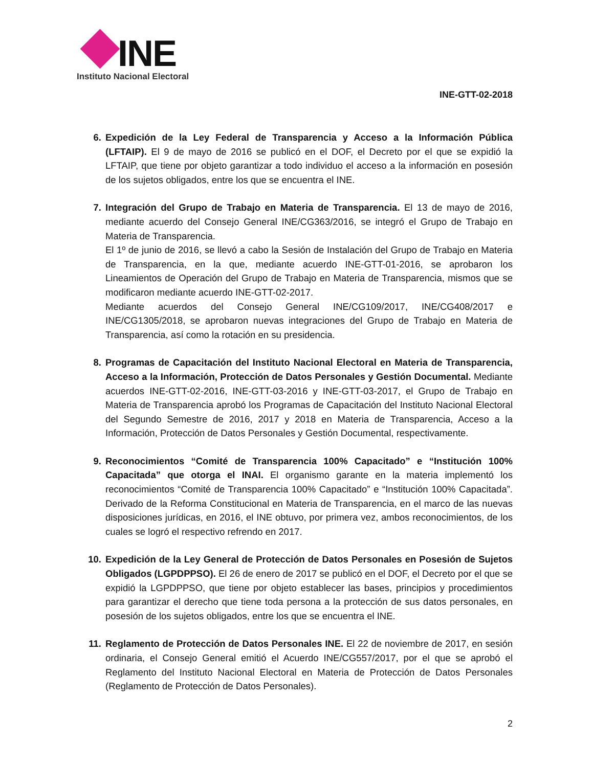INE
Instituto Nacional Electoral
INE-GTT-02-2018
6. Expedición de la Ley Federal de Transparencia y Acceso a la Información Pública (LFTAIP). El 9 de mayo de 2016 se publicó en el DOF, el Decreto por el que se expidió la LFTAIP, que tiene por objeto garantizar a todo individuo el acceso a la información en posesión de los sujetos obligados, entre los que se encuentra el INE.
7. Integración del Grupo de Trabajo en Materia de Transparencia. El 13 de mayo de 2016, mediante acuerdo del Consejo General INE/CG363/2016, se integró el Grupo de Trabajo en Materia de Transparencia.
El 1º de junio de 2016, se llevó a cabo la Sesión de Instalación del Grupo de Trabajo en Materia de Transparencia, en la que, mediante acuerdo INE-GTT-01-2016, se aprobaron los Lineamientos de Operación del Grupo de Trabajo en Materia de Transparencia, mismos que se modificaron mediante acuerdo INE-GTT-02-2017.
Mediante acuerdos del Consejo General INE/CG109/2017, INE/CG408/2017 e INE/CG1305/2018, se aprobaron nuevas integraciones del Grupo de Trabajo en Materia de Transparencia, así como la rotación en su presidencia.
8. Programas de Capacitación del Instituto Nacional Electoral en Materia de Transparencia, Acceso a la Información, Protección de Datos Personales y Gestión Documental. Mediante acuerdos INE-GTT-02-2016, INE-GTT-03-2016 y INE-GTT-03-2017, el Grupo de Trabajo en Materia de Transparencia aprobó los Programas de Capacitación del Instituto Nacional Electoral del Segundo Semestre de 2016, 2017 y 2018 en Materia de Transparencia, Acceso a la Información, Protección de Datos Personales y Gestión Documental, respectivamente.
9. Reconocimientos “Comité de Transparencia 100% Capacitado” e “Institución 100% Capacitada” que otorga el INAI. El organismo garante en la materia implementó los reconocimientos “Comité de Transparencia 100% Capacitado” e “Institución 100% Capacitada”. Derivado de la Reforma Constitucional en Materia de Transparencia, en el marco de las nuevas disposiciones jurídicas, en 2016, el INE obtuvo, por primera vez, ambos reconocimientos, de los cuales se logró el respectivo refrendo en 2017.
10. Expedición de la Ley General de Protección de Datos Personales en Posesión de Sujetos Obligados (LGPDPPSO). El 26 de enero de 2017 se publicó en el DOF, el Decreto por el que se expidió la LGPDPPSO, que tiene por objeto establecer las bases, principios y procedimientos para garantizar el derecho que tiene toda persona a la protección de sus datos personales, en posesión de los sujetos obligados, entre los que se encuentra el INE.
11. Reglamento de Protección de Datos Personales INE. El 22 de noviembre de 2017, en sesión ordinaria, el Consejo General emitió el Acuerdo INE/CG557/2017, por el que se aprobó el Reglamento del Instituto Nacional Electoral en Materia de Protección de Datos Personales (Reglamento de Protección de Datos Personales).
2